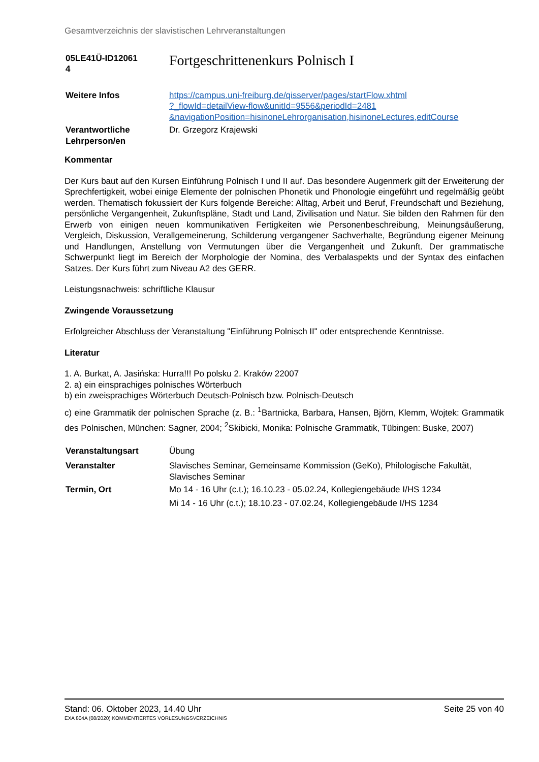Gesamtverzeichnis der slavistischen Lehrveranstaltungen
| 05LE41Ü-ID12061 4 | Fortgeschrittenenkurs Polnisch I |
| Weitere Infos | https://campus.uni-freiburg.de/qisserver/pages/startFlow.xhtml ?_flowId=detailView-flow&unitId=9556&periodId=2481 &navigationPosition=hisinoneLehrorganisation,hisinoneLectures,editCourse |
| Verantwortliche Lehrperson/en | Dr. Grzegorz Krajewski |
Kommentar
Der Kurs baut auf den Kursen Einführung Polnisch I und II auf. Das besondere Augenmerk gilt der Erweiterung der Sprechfertigkeit, wobei einige Elemente der polnischen Phonetik und Phonologie eingeführt und regelmäßig geübt werden. Thematisch fokussiert der Kurs folgende Bereiche: Alltag, Arbeit und Beruf, Freundschaft und Beziehung, persönliche Vergangenheit, Zukunftspläne, Stadt und Land, Zivilisation und Natur. Sie bilden den Rahmen für den Erwerb von einigen neuen kommunikativen Fertigkeiten wie Personenbeschreibung, Meinungsäußerung, Vergleich, Diskussion, Verallgemeinerung, Schilderung vergangener Sachverhalte, Begründung eigener Meinung und Handlungen, Anstellung von Vermutungen über die Vergangenheit und Zukunft. Der grammatische Schwerpunkt liegt im Bereich der Morphologie der Nomina, des Verbalaspekts und der Syntax des einfachen Satzes. Der Kurs führt zum Niveau A2 des GERR.
Leistungsnachweis: schriftliche Klausur
Zwingende Voraussetzung
Erfolgreicher Abschluss der Veranstaltung "Einführung Polnisch II" oder entsprechende Kenntnisse.
Literatur
1. A. Burkat, A. Jasińska: Hurra!!! Po polsku 2. Kraków 22007
2. a) ein einsprachiges polnisches Wörterbuch
b) ein zweisprachiges Wörterbuch Deutsch-Polnisch bzw. Polnisch-Deutsch
c) eine Grammatik der polnischen Sprache (z. B.: <sup>1</sup>Bartnicka, Barbara, Hansen, Björn, Klemm, Wojtek: Grammatik des Polnischen, München: Sagner, 2004; <sup>2</sup>Skibicki, Monika: Polnische Grammatik, Tübingen: Buske, 2007)
| Veranstaltungsart | Übung |
| Veranstalter | Slavisches Seminar, Gemeinsame Kommission (GeKo), Philologische Fakultät, Slavisches Seminar |
| Termin, Ort | Mo 14 - 16 Uhr (c.t.); 16.10.23 - 05.02.24, Kollegiengebäude I/HS 1234 Mi 14 - 16 Uhr (c.t.); 18.10.23 - 07.02.24, Kollegiengebäude I/HS 1234 |
Stand: 06. Oktober 2023, 14.40 Uhr Seite 25 von 40
EXA 804A (08/2020) KOMMENTIERTES VORLESUNGSVERZEICHNIS